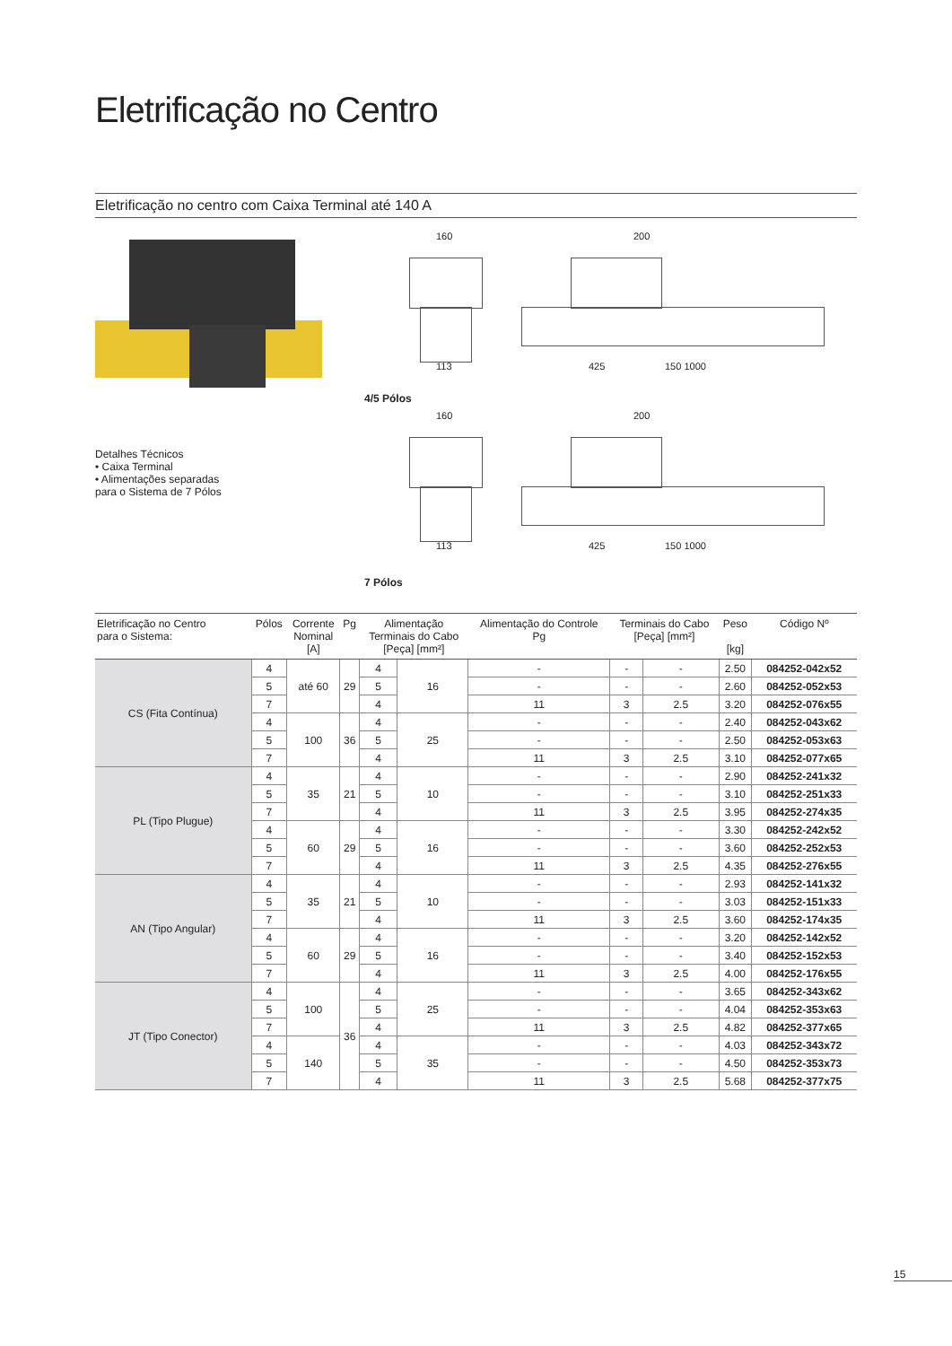Eletrificação no Centro
Eletrificação no centro com Caixa Terminal até 140 A
Detalhes Técnicos
• Caixa Terminal
• Alimentações separadas
para o Sistema de 7 Pólos
160
113
200
425 150 1000
4/5 Pólos
160
113
200
425 150 1000
7 Pólos
| Eletrificação no Centro para o Sistema: | Pólos | Corrente Nominal [A] | Pg | Alimentação Terminais do Cabo [Peça] [mm²] | | Alimentação do Controle Pg | Terminais do Cabo [Peça] [mm²] | | Peso [kg] | Código Nº |
| --- | --- | --- | --- | --- | --- | --- | --- | --- | --- | --- |
| CS (Fita Contínua) | 4 | até 60 | 29 | 4 | 16 | - | - | - | 2.50 | 084252-042x52 |
| | 5 | | | 5 | | - | - | - | 2.60 | 084252-052x53 |
| | 7 | | | 4 | | 11 | 3 | 2.5 | 3.20 | 084252-076x55 |
| | 4 | 100 | 36 | 4 | 25 | - | - | - | 2.40 | 084252-043x62 |
| | 5 | | | 5 | | - | - | - | 2.50 | 084252-053x63 |
| | 7 | | | 4 | | 11 | 3 | 2.5 | 3.10 | 084252-077x65 |
| PL (Tipo Plugue) | 4 | 35 | 21 | 4 | 10 | - | - | - | 2.90 | 084252-241x32 |
| | 5 | | | 5 | | - | - | - | 3.10 | 084252-251x33 |
| | 7 | | | 4 | | 11 | 3 | 2.5 | 3.95 | 084252-274x35 |
| | 4 | 60 | 29 | 4 | 16 | - | - | - | 3.30 | 084252-242x52 |
| | 5 | | | 5 | | - | - | - | 3.60 | 084252-252x53 |
| | 7 | | | 4 | | 11 | 3 | 2.5 | 4.35 | 084252-276x55 |
| AN (Tipo Angular) | 4 | 35 | 21 | 4 | 10 | - | - | - | 2.93 | 084252-141x32 |
| | 5 | | | 5 | | - | - | - | 3.03 | 084252-151x33 |
| | 7 | | | 4 | | 11 | 3 | 2.5 | 3.60 | 084252-174x35 |
| | 4 | 60 | 29 | 4 | 16 | - | - | - | 3.20 | 084252-142x52 |
| | 5 | | | 5 | | - | - | - | 3.40 | 084252-152x53 |
| | 7 | | | 4 | | 11 | 3 | 2.5 | 4.00 | 084252-176x55 |
| JT (Tipo Conector) | 4 | 100 | 36 | 4 | 25 | - | - | - | 3.65 | 084252-343x62 |
| | 5 | | | 5 | | - | - | - | 4.04 | 084252-353x63 |
| | 7 | | | 4 | | 11 | 3 | 2.5 | 4.82 | 084252-377x65 |
| | 4 | 140 | | 4 | 35 | - | - | - | 4.03 | 084252-343x72 |
| | 5 | | | 5 | | - | - | - | 4.50 | 084252-353x73 |
| | 7 | | | 4 | | 11 | 3 | 2.5 | 5.68 | 084252-377x75 |
15